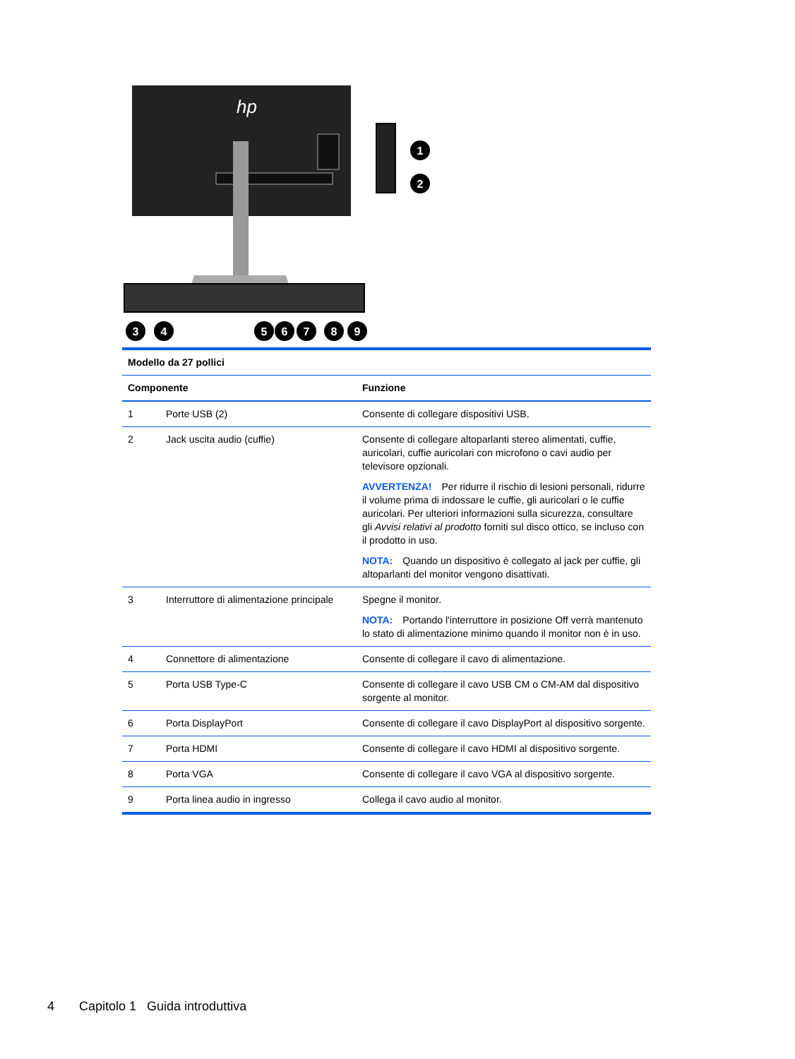hp
1
2
3
4
5
6
7
8
9
| Modello da 27 pollici | | |
| --- | --- | --- |
| Componente | | Funzione |
| 1 | Porte USB (2) | Consente di collegare dispositivi USB. |
| 2 | Jack uscita audio (cuffie) | Consente di collegare altoparlanti stereo alimentati, cuffie, auricolari, cuffie auricolari con microfono o cavi audio per televisore opzionali. AVVERTENZA! Per ridurre il rischio di lesioni personali, ridurre il volume prima di indossare le cuffie, gli auricolari o le cuffie auricolari. Per ulteriori informazioni sulla sicurezza, consultare gli Avvisi relativi al prodotto forniti sul disco ottico, se incluso con il prodotto in uso. NOTA: Quando un dispositivo è collegato al jack per cuffie, gli altoparlanti del monitor vengono disattivati. |
| 3 | Interruttore di alimentazione principale | Spegne il monitor. NOTA: Portando l'interruttore in posizione Off verrà mantenuto lo stato di alimentazione minimo quando il monitor non è in uso. |
| 4 | Connettore di alimentazione | Consente di collegare il cavo di alimentazione. |
| 5 | Porta USB Type-C | Consente di collegare il cavo USB CM o CM-AM dal dispositivo sorgente al monitor. |
| 6 | Porta DisplayPort | Consente di collegare il cavo DisplayPort al dispositivo sorgente. |
| 7 | Porta HDMI | Consente di collegare il cavo HDMI al dispositivo sorgente. |
| 8 | Porta VGA | Consente di collegare il cavo VGA al dispositivo sorgente. |
| 9 | Porta linea audio in ingresso | Collega il cavo audio al monitor. |
4 Capitolo 1 Guida introduttiva